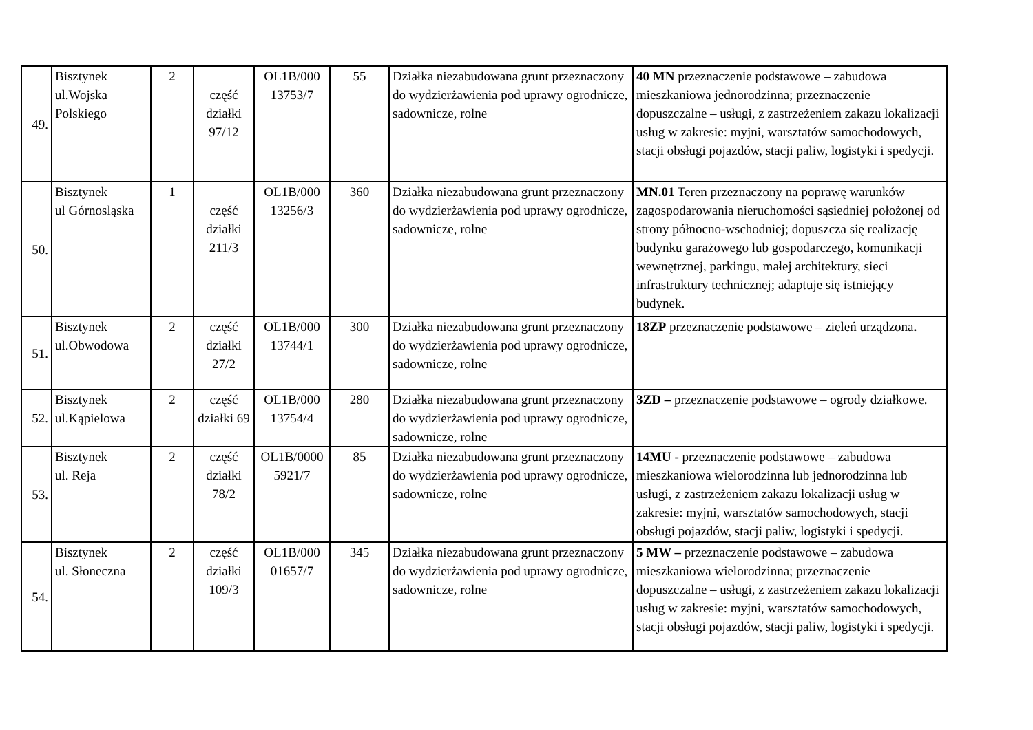| 49. | Bisztynek ul.Wojska Polskiego | 2 | część działki 97/12 | OL1B/000 13753/7 | 55 | Działka niezabudowana grunt przeznaczony do wydzierżawienia pod uprawy ogrodnicze, sadownicze, rolne | 40 MN przeznaczenie podstawowe – zabudowa mieszkaniowa jednorodzinna; przeznaczenie dopuszczalne – usługi, z zastrzeżeniem zakazu lokalizacji usług w zakresie: myjni, warsztatów samochodowych, stacji obsługi pojazdów, stacji paliw, logistyki i spedycji. |
| 50. | Bisztynek ul Górnosląska | 1 | część działki 211/3 | OL1B/000 13256/3 | 360 | Działka niezabudowana grunt przeznaczony do wydzierżawienia pod uprawy ogrodnicze, sadownicze, rolne | MN.01 Teren przeznaczony na poprawę warunków zagospodarowania nieruchomości sąsiedniej położonej od strony północno-wschodniej; dopuszcza się realizację budynku garażowego lub gospodarczego, komunikacji wewnętrznej, parkingu, małej architektury, sieci infrastruktury technicznej; adaptuje się istniejący budynek. |
| 51. | Bisztynek ul.Obwodowa | 2 | część działki 27/2 | OL1B/000 13744/1 | 300 | Działka niezabudowana grunt przeznaczony do wydzierżawienia pod uprawy ogrodnicze, sadownicze, rolne | 18ZP przeznaczenie podstawowe – zieleń urządzona . |
| 52. | Bisztynek ul.Kąpielowa | 2 | część działki 69 | OL1B/000 13754/4 | 280 | Działka niezabudowana grunt przeznaczony do wydzierżawienia pod uprawy ogrodnicze, sadownicze, rolne | 3ZD – przeznaczenie podstawowe – ogrody działkowe. |
| 53. | Bisztynek ul. Reja | 2 | część działki 78/2 | OL1B/0000 5921/7 | 85 | Działka niezabudowana grunt przeznaczony do wydzierżawienia pod uprawy ogrodnicze, sadownicze, rolne | 14MU - przeznaczenie podstawowe – zabudowa mieszkaniowa wielorodzinna lub jednorodzinna lub usługi, z zastrzeżeniem zakazu lokalizacji usług w zakresie: myjni, warsztatów samochodowych, stacji obsługi pojazdów, stacji paliw, logistyki i spedycji. |
| 54. | Bisztynek ul. Słoneczna | 2 | część działki 109/3 | OL1B/000 01657/7 | 345 | Działka niezabudowana grunt przeznaczony do wydzierżawienia pod uprawy ogrodnicze, sadownicze, rolne | 5 MW – przeznaczenie podstawowe – zabudowa mieszkaniowa wielorodzinna; przeznaczenie dopuszczalne – usługi, z zastrzeżeniem zakazu lokalizacji usług w zakresie: myjni, warsztatów samochodowych, stacji obsługi pojazdów, stacji paliw, logistyki i spedycji. |